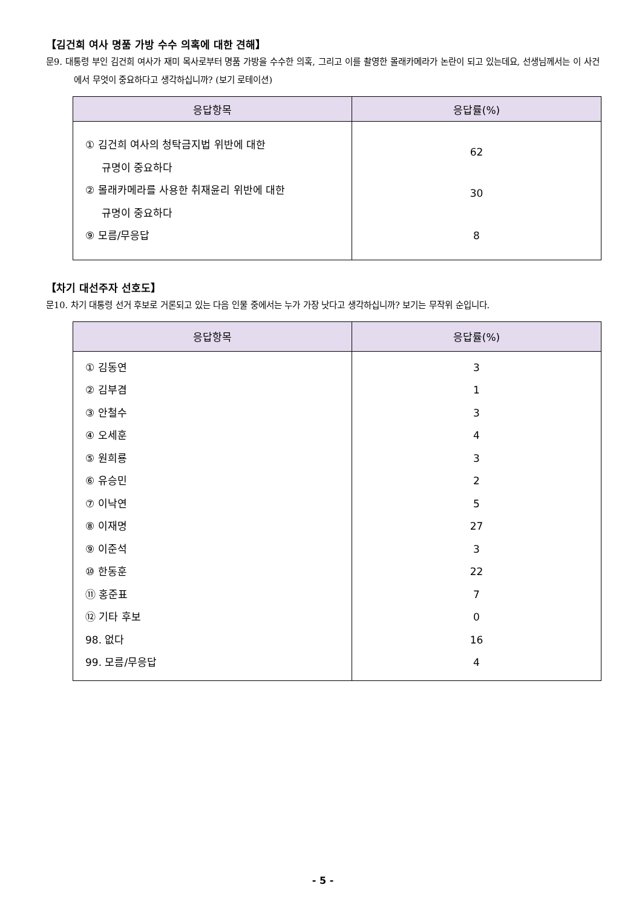【김건희 여사 명품 가방 수수 의혹에 대한 견해】
문9. 대통령 부인 김건희 여사가 재미 목사로부터 명품 가방을 수수한 의혹, 그리고 이를 촬영한 몰래카메라가 논란이 되고 있는데요, 선생님께서는 이 사건에서 무엇이 중요하다고 생각하십니까? (보기 로테이션)
| 응답항목 | 응답률(%) |
| --- | --- |
| ① 김건희 여사의 청탁금지법 위반에 대한 규명이 중요하다 ② 몰래카메라를 사용한 취재윤리 위반에 대한 규명이 중요하다 ⑨ 모름/무응답 | 62 30 8 |
【차기 대선주자 선호도】
문10. 차기 대통령 선거 후보로 거론되고 있는 다음 인물 중에서는 누가 가장 낫다고 생각하십니까? 보기는 무작위 순입니다.
| 응답항목 | 응답률(%) |
| --- | --- |
| ① 김동연 ② 김부겸 ③ 안철수 ④ 오세훈 ⑤ 원희룡 ⑥ 유승민 ⑦ 이낙연 ⑧ 이재명 ⑨ 이준석 ⑩ 한동훈 ⑪ 홍준표 ⑫ 기타 후보 98. 없다 99. 모름/무응답 | 3 1 3 4 3 2 5 27 3 22 7 0 16 4 |
- 5 -